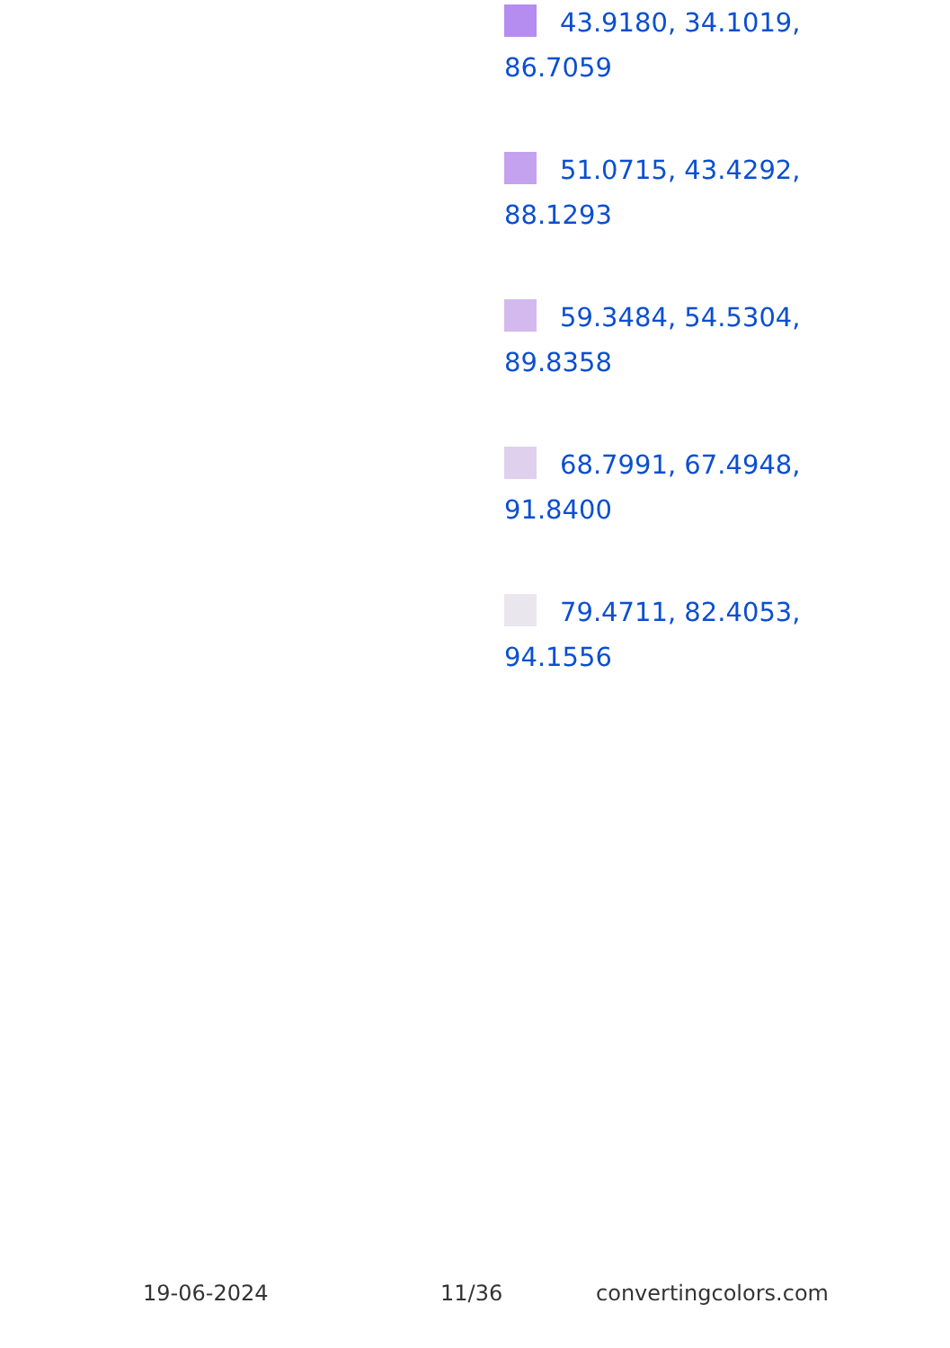43.9180, 34.1019, 86.7059
51.0715, 43.4292, 88.1293
59.3484, 54.5304, 89.8358
68.7991, 67.4948, 91.8400
79.4711, 82.4053, 94.1556
19-06-2024 11/36 convertingcolors.com